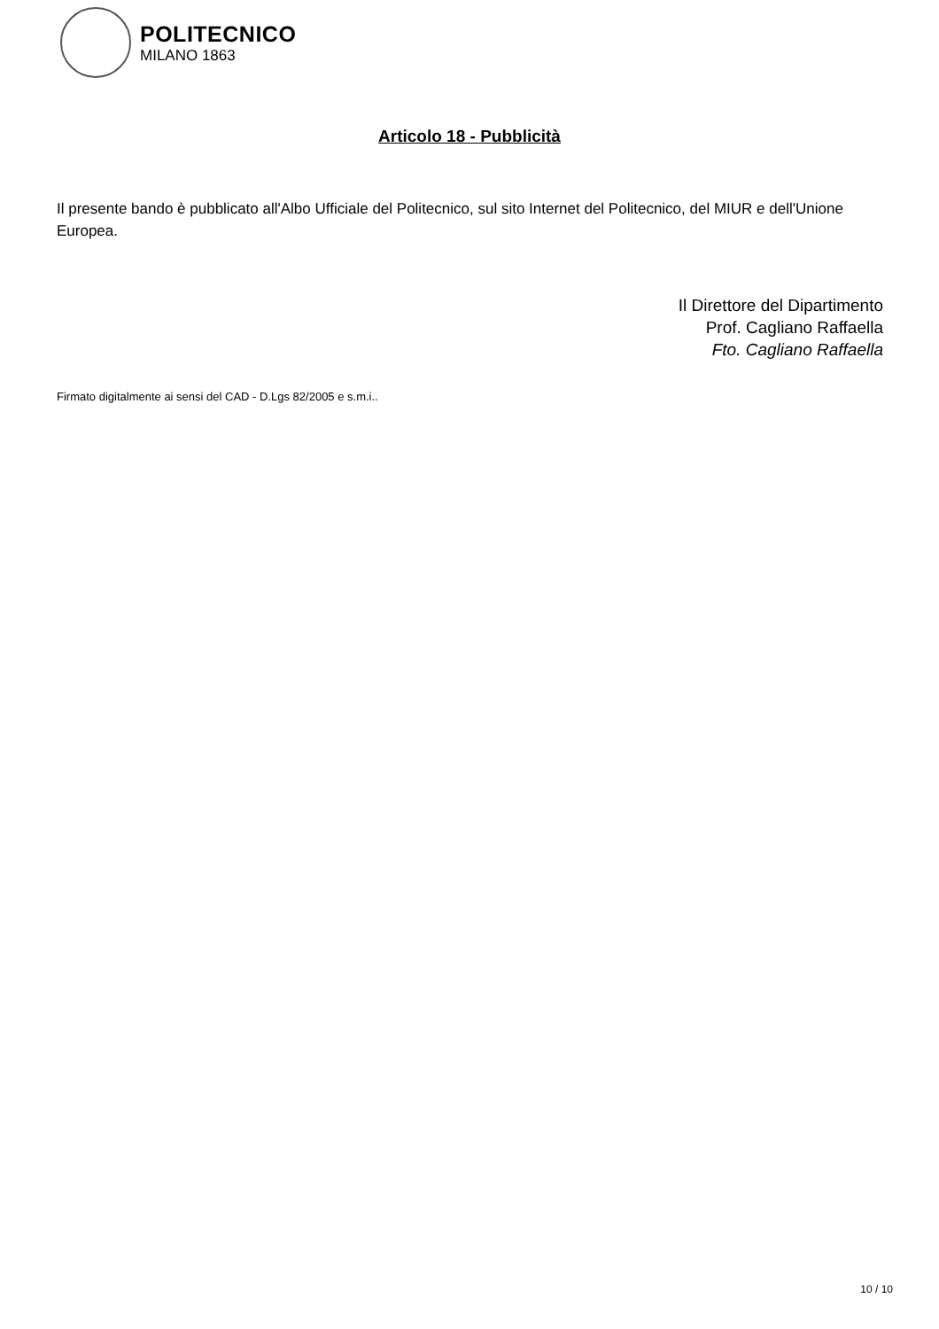POLITECNICO
MILANO 1863
Articolo 18 - Pubblicità
Il presente bando è pubblicato all'Albo Ufficiale del Politecnico, sul sito Internet del Politecnico, del MIUR e dell'Unione Europea.
Il Direttore del Dipartimento
Prof. Cagliano Raffaella
Fto. Cagliano Raffaella
Firmato digitalmente ai sensi del CAD - D.Lgs 82/2005 e s.m.i..
10 / 10